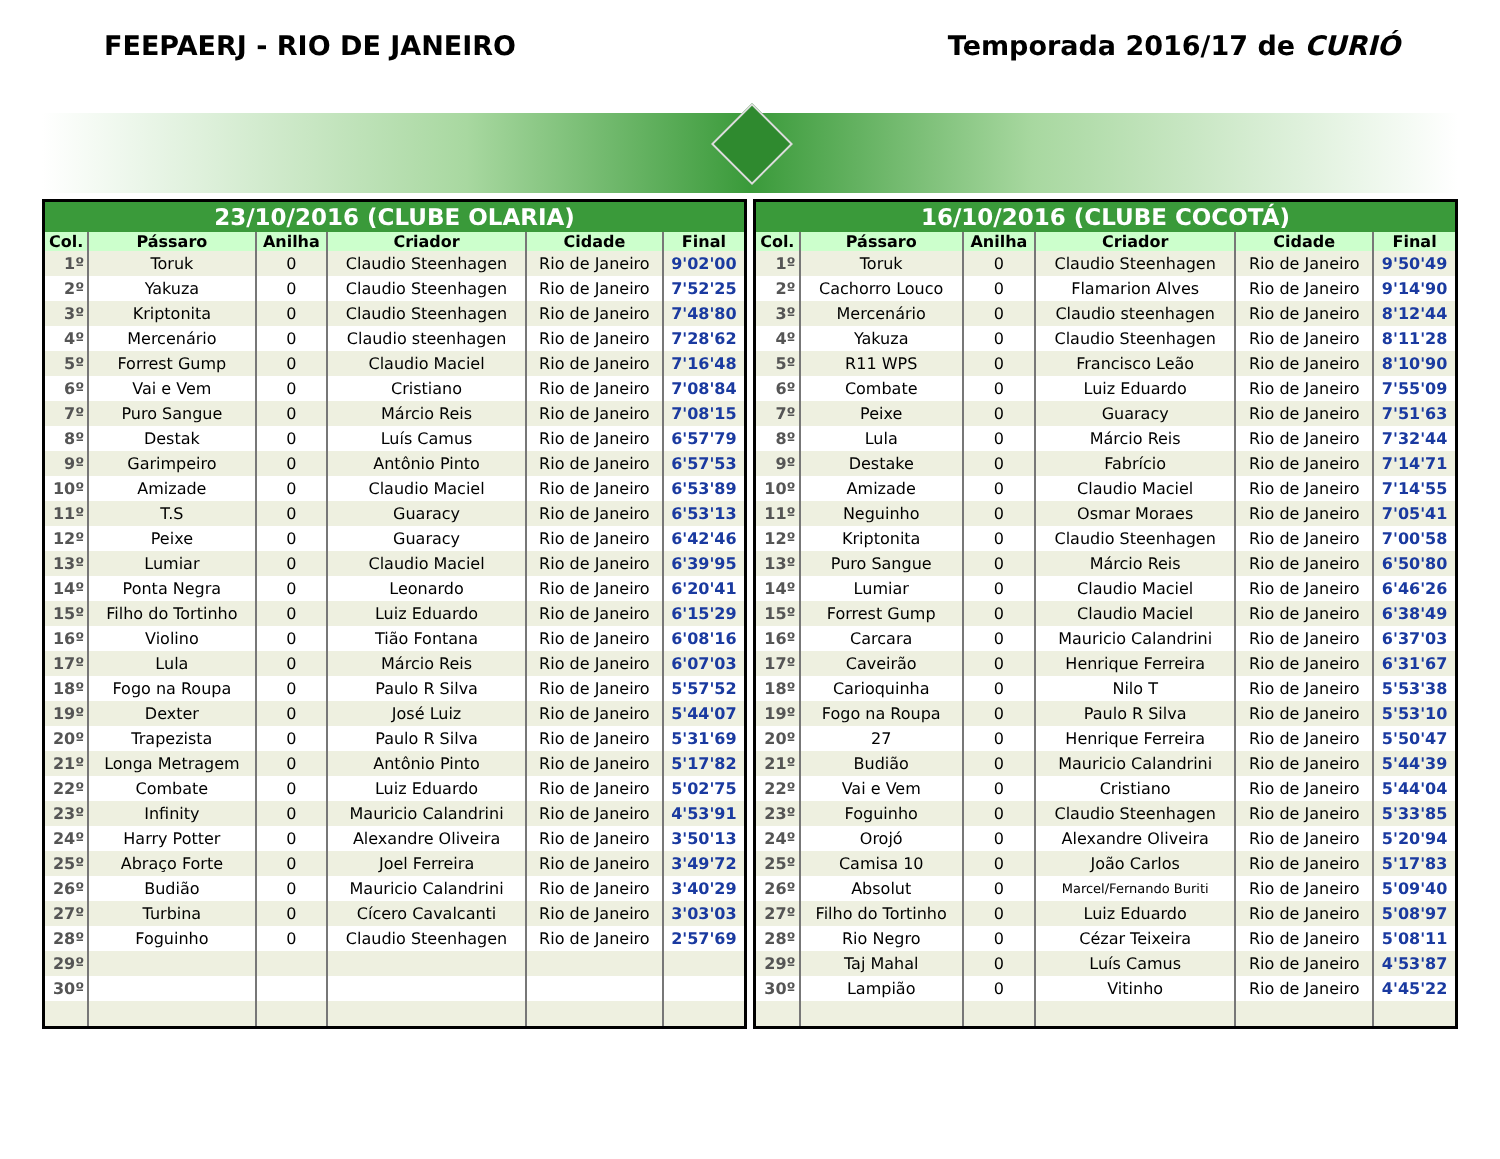FEEPAERJ - RIO DE JANEIRO Temporada 2016/17 de CURIÓ
| 23/10/2016 (CLUBE OLARIA) | | | | | |
| --- | --- | --- | --- | --- | --- |
| Col. | Pássaro | Anilha | Criador | Cidade | Final |
| 1º | Toruk | 0 | Claudio Steenhagen | Rio de Janeiro | 9'02'00 |
| 2º | Yakuza | 0 | Claudio Steenhagen | Rio de Janeiro | 7'52'25 |
| 3º | Kriptonita | 0 | Claudio Steenhagen | Rio de Janeiro | 7'48'80 |
| 4º | Mercenário | 0 | Claudio steenhagen | Rio de Janeiro | 7'28'62 |
| 5º | Forrest Gump | 0 | Claudio Maciel | Rio de Janeiro | 7'16'48 |
| 6º | Vai e Vem | 0 | Cristiano | Rio de Janeiro | 7'08'84 |
| 7º | Puro Sangue | 0 | Márcio Reis | Rio de Janeiro | 7'08'15 |
| 8º | Destak | 0 | Luís Camus | Rio de Janeiro | 6'57'79 |
| 9º | Garimpeiro | 0 | Antônio Pinto | Rio de Janeiro | 6'57'53 |
| 10º | Amizade | 0 | Claudio Maciel | Rio de Janeiro | 6'53'89 |
| 11º | T.S | 0 | Guaracy | Rio de Janeiro | 6'53'13 |
| 12º | Peixe | 0 | Guaracy | Rio de Janeiro | 6'42'46 |
| 13º | Lumiar | 0 | Claudio Maciel | Rio de Janeiro | 6'39'95 |
| 14º | Ponta Negra | 0 | Leonardo | Rio de Janeiro | 6'20'41 |
| 15º | Filho do Tortinho | 0 | Luiz Eduardo | Rio de Janeiro | 6'15'29 |
| 16º | Violino | 0 | Tião Fontana | Rio de Janeiro | 6'08'16 |
| 17º | Lula | 0 | Márcio Reis | Rio de Janeiro | 6'07'03 |
| 18º | Fogo na Roupa | 0 | Paulo R Silva | Rio de Janeiro | 5'57'52 |
| 19º | Dexter | 0 | José Luiz | Rio de Janeiro | 5'44'07 |
| 20º | Trapezista | 0 | Paulo R Silva | Rio de Janeiro | 5'31'69 |
| 21º | Longa Metragem | 0 | Antônio Pinto | Rio de Janeiro | 5'17'82 |
| 22º | Combate | 0 | Luiz Eduardo | Rio de Janeiro | 5'02'75 |
| 23º | Infinity | 0 | Mauricio Calandrini | Rio de Janeiro | 4'53'91 |
| 24º | Harry Potter | 0 | Alexandre Oliveira | Rio de Janeiro | 3'50'13 |
| 25º | Abraço Forte | 0 | Joel Ferreira | Rio de Janeiro | 3'49'72 |
| 26º | Budião | 0 | Mauricio Calandrini | Rio de Janeiro | 3'40'29 |
| 27º | Turbina | 0 | Cícero Cavalcanti | Rio de Janeiro | 3'03'03 |
| 28º | Foguinho | 0 | Claudio Steenhagen | Rio de Janeiro | 2'57'69 |
| 29º | | | | | |
| 30º | | | | | |
| 16/10/2016 (CLUBE COCOTÁ) | | | | | |
| --- | --- | --- | --- | --- | --- |
| Col. | Pássaro | Anilha | Criador | Cidade | Final |
| 1º | Toruk | 0 | Claudio Steenhagen | Rio de Janeiro | 9'50'49 |
| 2º | Cachorro Louco | 0 | Flamarion Alves | Rio de Janeiro | 9'14'90 |
| 3º | Mercenário | 0 | Claudio steenhagen | Rio de Janeiro | 8'12'44 |
| 4º | Yakuza | 0 | Claudio Steenhagen | Rio de Janeiro | 8'11'28 |
| 5º | R11 WPS | 0 | Francisco Leão | Rio de Janeiro | 8'10'90 |
| 6º | Combate | 0 | Luiz Eduardo | Rio de Janeiro | 7'55'09 |
| 7º | Peixe | 0 | Guaracy | Rio de Janeiro | 7'51'63 |
| 8º | Lula | 0 | Márcio Reis | Rio de Janeiro | 7'32'44 |
| 9º | Destake | 0 | Fabrício | Rio de Janeiro | 7'14'71 |
| 10º | Amizade | 0 | Claudio Maciel | Rio de Janeiro | 7'14'55 |
| 11º | Neguinho | 0 | Osmar Moraes | Rio de Janeiro | 7'05'41 |
| 12º | Kriptonita | 0 | Claudio Steenhagen | Rio de Janeiro | 7'00'58 |
| 13º | Puro Sangue | 0 | Márcio Reis | Rio de Janeiro | 6'50'80 |
| 14º | Lumiar | 0 | Claudio Maciel | Rio de Janeiro | 6'46'26 |
| 15º | Forrest Gump | 0 | Claudio Maciel | Rio de Janeiro | 6'38'49 |
| 16º | Carcara | 0 | Mauricio Calandrini | Rio de Janeiro | 6'37'03 |
| 17º | Caveirão | 0 | Henrique Ferreira | Rio de Janeiro | 6'31'67 |
| 18º | Carioquinha | 0 | Nilo T | Rio de Janeiro | 5'53'38 |
| 19º | Fogo na Roupa | 0 | Paulo R Silva | Rio de Janeiro | 5'53'10 |
| 20º | 27 | 0 | Henrique Ferreira | Rio de Janeiro | 5'50'47 |
| 21º | Budião | 0 | Mauricio Calandrini | Rio de Janeiro | 5'44'39 |
| 22º | Vai e Vem | 0 | Cristiano | Rio de Janeiro | 5'44'04 |
| 23º | Foguinho | 0 | Claudio Steenhagen | Rio de Janeiro | 5'33'85 |
| 24º | Orojó | 0 | Alexandre Oliveira | Rio de Janeiro | 5'20'94 |
| 25º | Camisa 10 | 0 | João Carlos | Rio de Janeiro | 5'17'83 |
| 26º | Absolut | 0 | Marcel/Fernando Buriti | Rio de Janeiro | 5'09'40 |
| 27º | Filho do Tortinho | 0 | Luiz Eduardo | Rio de Janeiro | 5'08'97 |
| 28º | Rio Negro | 0 | Cézar Teixeira | Rio de Janeiro | 5'08'11 |
| 29º | Taj Mahal | 0 | Luís Camus | Rio de Janeiro | 4'53'87 |
| 30º | Lampião | 0 | Vitinho | Rio de Janeiro | 4'45'22 |